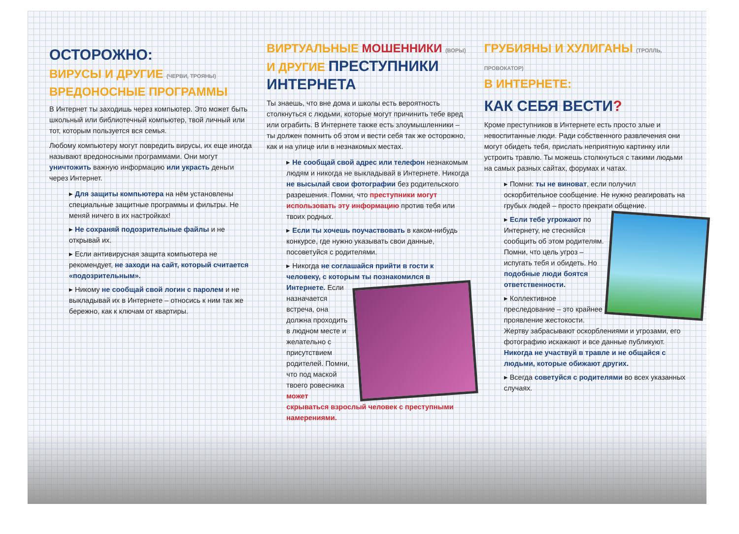ОСТОРОЖНО:
ВИРУСЫ И ДРУГИЕ (ЧЕРВИ, ТРОЯНЫ)
ВРЕДОНОСНЫЕ ПРОГРАММЫ
В Интернет ты заходишь через компьютер. Это может быть школьный или библиотечный компьютер, твой личный или тот, которым пользуется вся семья.
Любому компьютеру могут повредить вирусы, их еще иногда называют вредоносными программами. Они могут уничтожить важную информацию или украсть деньги через Интернет.
▸ Для защиты компьютера на нём установлены специальные защитные программы и фильтры. Не меняй ничего в их настройках!
▸ Не сохраняй подозрительные файлы и не открывай их.
▸ Если антивирусная защита компьютера не рекомендует, не заходи на сайт, который считается «подозрительным».
▸ Никому не сообщай свой логин с паролем и не выкладывай их в Интернете – относись к ним так же бережно, как к ключам от квартиры.
ВИРТУАЛЬНЫЕ МОШЕННИКИ (ВОРЫ)
И ДРУГИЕ ПРЕСТУПНИКИ
ИНТЕРНЕТА
Ты знаешь, что вне дома и школы есть вероятность столкнуться с людьми, которые могут причинить тебе вред или ограбить. В Интернете также есть злоумышленники – ты должен помнить об этом и вести себя так же осторожно, как и на улице или в незнакомых местах.
▸ Не сообщай свой адрес или телефон незнакомым людям и никогда не выкладывай в Интернете. Никогда не высылай свои фотографии без родительского разрешения. Помни, что преступники могут использовать эту информацию против тебя или твоих родных.
▸ Если ты хочешь поучаствовать в каком-нибудь конкурсе, где нужно указывать свои данные, посоветуйся с родителями.
▸ Никогда не соглашайся прийти в гости к человеку, с которым ты познакомился в Интернете.
Если назначается встреча, она должна проходить в людном месте и желательно с присутствием родителей. Помни, что под маской твоего ровесника может скрываться взрослый человек с преступными намерениями.
ГРУБИЯНЫ И ХУЛИГАНЫ (ТРОЛЛЬ, ПРОВОКАТОР)
В ИНТЕРНЕТЕ:
КАК СЕБЯ ВЕСТИ?
Кроме преступников в Интернете есть просто злые и невоспитанные люди. Ради собственного развлечения они могут обидеть тебя, прислать неприятную картинку или устроить травлю. Ты можешь столкнуться с такими людьми на самых разных сайтах, форумах и чатах.
▸ Помни: ты не виноват, если получил оскорбительное сообщение. Не нужно реагировать на грубых людей – просто прекрати общение.
▸
Если тебе угрожают по Интернету, не стесняйся сообщить об этом родителям. Помни, что цель угроз – испугать тебя и обидеть. Но подобные люди боятся ответственности.
▸ Коллективное преследование – это крайнее проявление жестокости. Жертву забрасывают оскорблениями и угрозами, его фотографию искажают и все данные публикуют. Никогда не участвуй в травле и не общайся с людьми, которые обижают других.
▸ Всегда советуйся с родителями во всех указанных случаях.